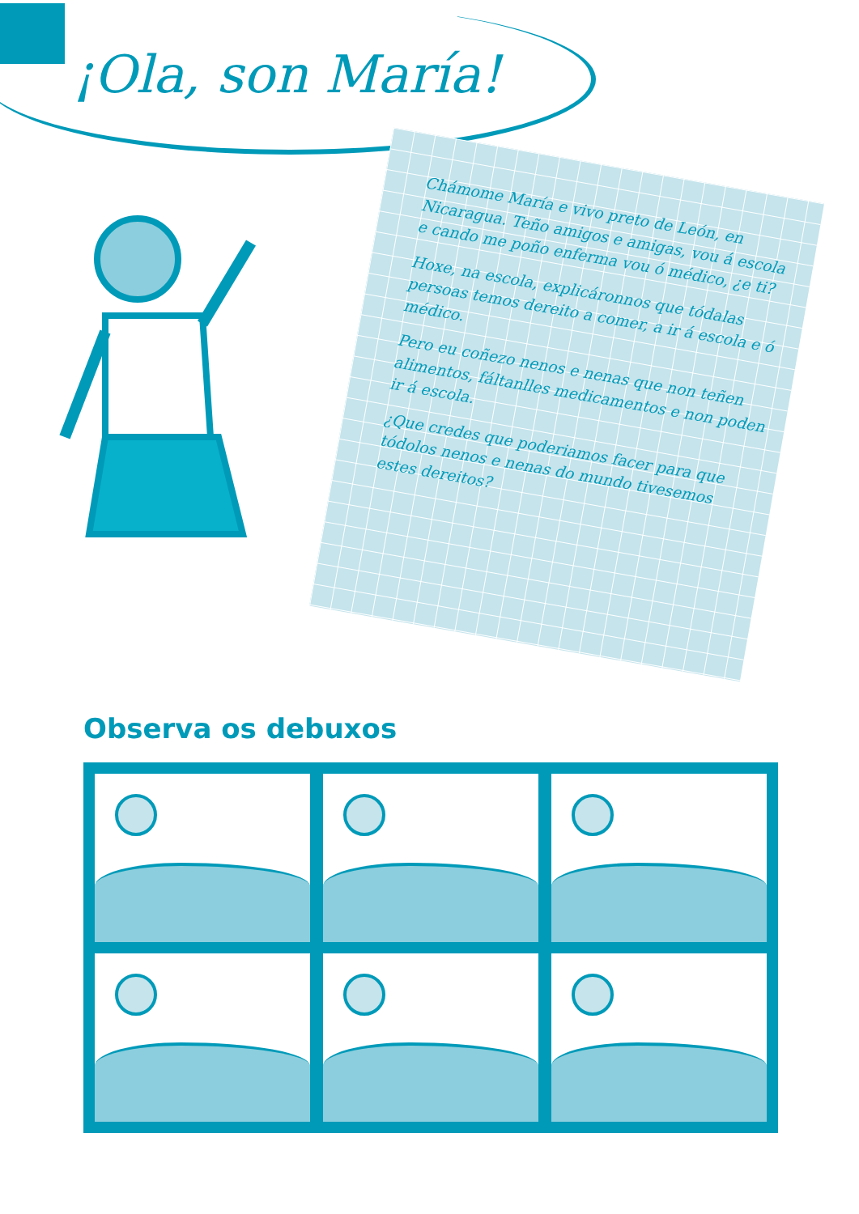¡Ola, son María!
Chámome María e vivo preto de León, en Nicaragua. Teño amigos e amigas, vou á escola e cando me poño enferma vou ó médico, ¿e ti?
Hoxe, na escola, explicáronnos que tódalas persoas temos dereito a comer, a ir á escola e ó médico.
Pero eu coñezo nenos e nenas que non teñen alimentos, fáltanlles medicamentos e non poden ir á escola.
¿Que credes que poderiamos facer para que tódolos nenos e nenas do mundo tivesemos estes dereitos?
Observa os debuxos